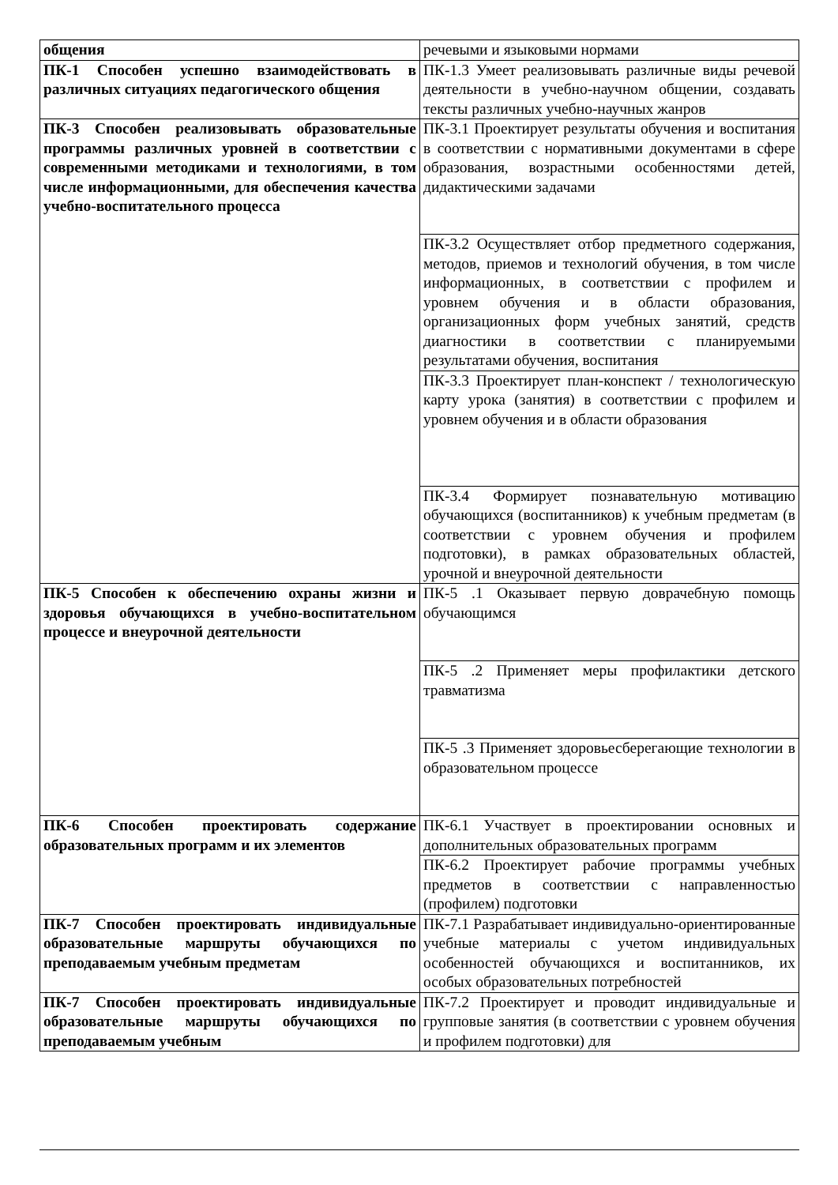| общения | речевыми и языковыми нормами |
| ПК-1 Способен успешно взаимодействовать в различных ситуациях педагогического общения | ПК-1.3 Умеет реализовывать различные виды речевой деятельности в учебно-научном общении, создавать тексты различных учебно-научных жанров |
| ПК-3 Способен реализовывать образовательные программы различных уровней в соответствии с современными методиками и технологиями, в том числе информационными, для обеспечения качества учебно-воспитательного процесса | ПК-3.1 Проектирует результаты обучения и воспитания в соответствии с нормативными документами в сфере образования, возрастными особенностями детей, дидактическими задачами |
| | ПК-3.2 Осуществляет отбор предметного содержания, методов, приемов и технологий обучения, в том числе информационных, в соответствии с профилем и уровнем обучения и в области образования, организационных форм учебных занятий, средств диагностики в соответствии с планируемыми результатами обучения, воспитания |
| | ПК-3.3 Проектирует план-конспект / технологическую карту урока (занятия) в соответствии с профилем и уровнем обучения и в области образования |
| | ПК-3.4 Формирует познавательную мотивацию обучающихся (воспитанников) к учебным предметам (в соответствии с уровнем обучения и профилем подготовки), в рамках образовательных областей, урочной и внеурочной деятельности |
| ПК-5 Способен к обеспечению охраны жизни и здоровья обучающихся в учебно-воспитательном процессе и внеурочной деятельности | ПК-5 .1 Оказывает первую доврачебную помощь обучающимся |
| | ПК-5 .2 Применяет меры профилактики детского травматизма |
| | ПК-5 .3 Применяет здоровьесберегающие технологии в образовательном процессе |
| ПК-6 Способен проектировать содержание образовательных программ и их элементов | ПК-6.1 Участвует в проектировании основных и дополнительных образовательных программ |
| | ПК-6.2 Проектирует рабочие программы учебных предметов в соответствии с направленностью (профилем) подготовки |
| ПК-7 Способен проектировать индивидуальные образовательные маршруты обучающихся по преподаваемым учебным предметам | ПК-7.1 Разрабатывает индивидуально-ориентированные учебные материалы с учетом индивидуальных особенностей обучающихся и воспитанников, их особых образовательных потребностей |
| ПК-7 Способен проектировать индивидуальные образовательные маршруты обучающихся по преподаваемым учебным | ПК-7.2 Проектирует и проводит индивидуальные и групповые занятия (в соответствии с уровнем обучения и профилем подготовки) для |